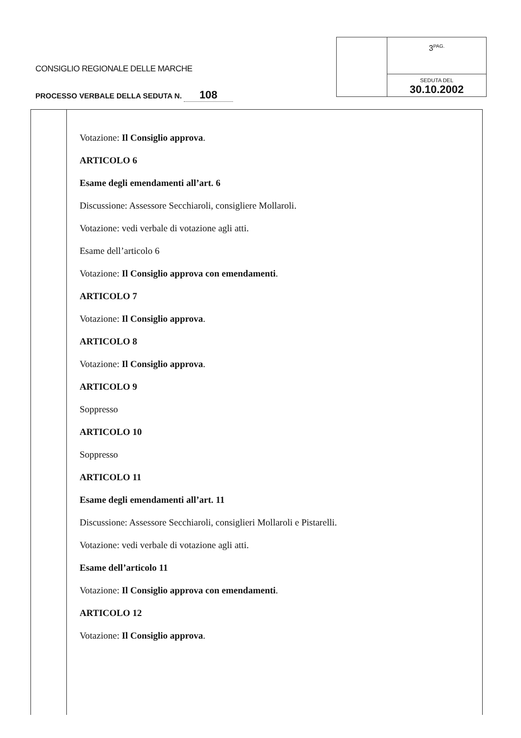CONSIGLIO REGIONALE DELLE MARCHE
PROCESSO VERBALE DELLA SEDUTA N. 108
3<sup>PAG.</sup>
SEDUTA DEL
30.10.2002
Votazione: Il Consiglio approva.
ARTICOLO 6
Esame degli emendamenti all’art. 6
Discussione: Assessore Secchiaroli, consigliere Mollaroli.
Votazione: vedi verbale di votazione agli atti.
Esame dell’articolo 6
Votazione: Il Consiglio approva con emendamenti.
ARTICOLO 7
Votazione: Il Consiglio approva.
ARTICOLO 8
Votazione: Il Consiglio approva.
ARTICOLO 9
Soppresso
ARTICOLO 10
Soppresso
ARTICOLO 11
Esame degli emendamenti all’art. 11
Discussione: Assessore Secchiaroli, consiglieri Mollaroli e Pistarelli.
Votazione: vedi verbale di votazione agli atti.
Esame dell’articolo 11
Votazione: Il Consiglio approva con emendamenti.
ARTICOLO 12
Votazione: Il Consiglio approva.